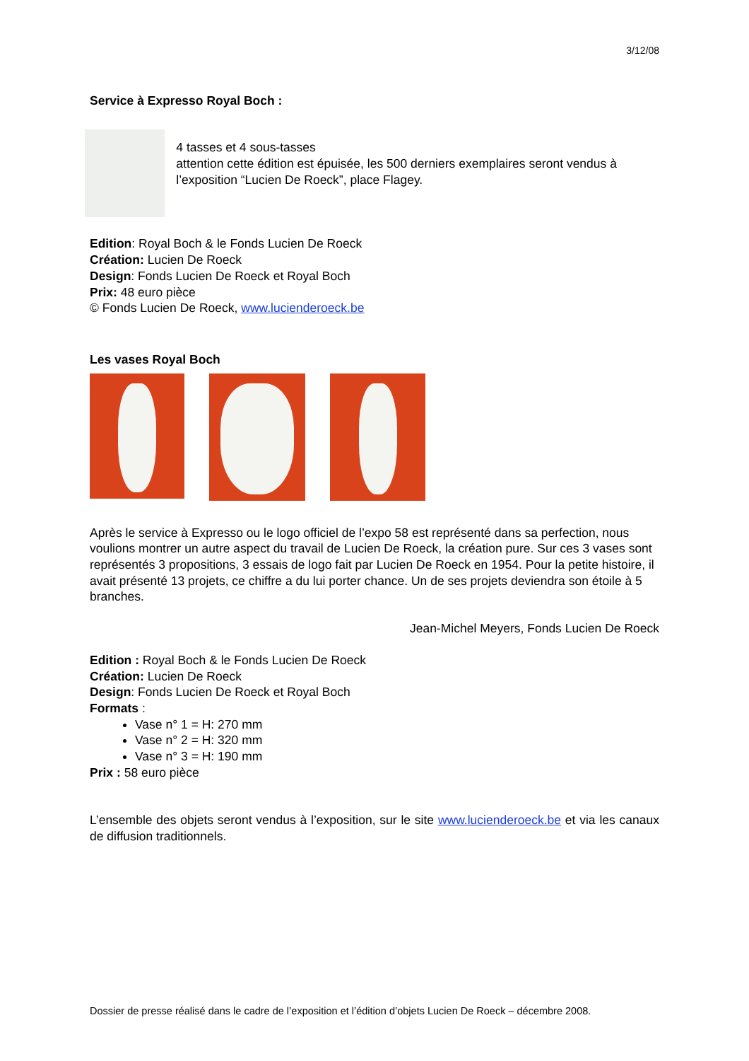3/12/08
Service à Expresso Royal Boch :
4 tasses et 4 sous-tasses
attention cette édition est épuisée, les 500 derniers exemplaires seront vendus à l’exposition “Lucien De Roeck”, place Flagey.
Edition: Royal Boch & le Fonds Lucien De Roeck
Création: Lucien De Roeck
Design: Fonds Lucien De Roeck et Royal Boch
Prix: 48 euro pièce
© Fonds Lucien De Roeck, www.lucienderoeck.be
Les vases Royal Boch
Après le service à Expresso ou le logo officiel de l’expo 58 est représenté dans sa perfection, nous voulions montrer un autre aspect du travail de Lucien De Roeck, la création pure. Sur ces 3 vases sont représentés 3 propositions, 3 essais de logo fait par Lucien De Roeck en 1954. Pour la petite histoire, il avait présenté 13 projets, ce chiffre a du lui porter chance. Un de ses projets deviendra son étoile à 5 branches.
Jean-Michel Meyers, Fonds Lucien De Roeck
Edition : Royal Boch & le Fonds Lucien De Roeck
Création: Lucien De Roeck
Design: Fonds Lucien De Roeck et Royal Boch
Formats :
Vase n° 1 = H: 270 mm
Vase n° 2 = H: 320 mm
Vase n° 3 = H: 190 mm
Prix : 58 euro pièce
L’ensemble des objets seront vendus à l’exposition, sur le site www.lucienderoeck.be et via les canaux de diffusion traditionnels.
Dossier de presse réalisé dans le cadre de l’exposition et l’édition d’objets Lucien De Roeck – décembre 2008.